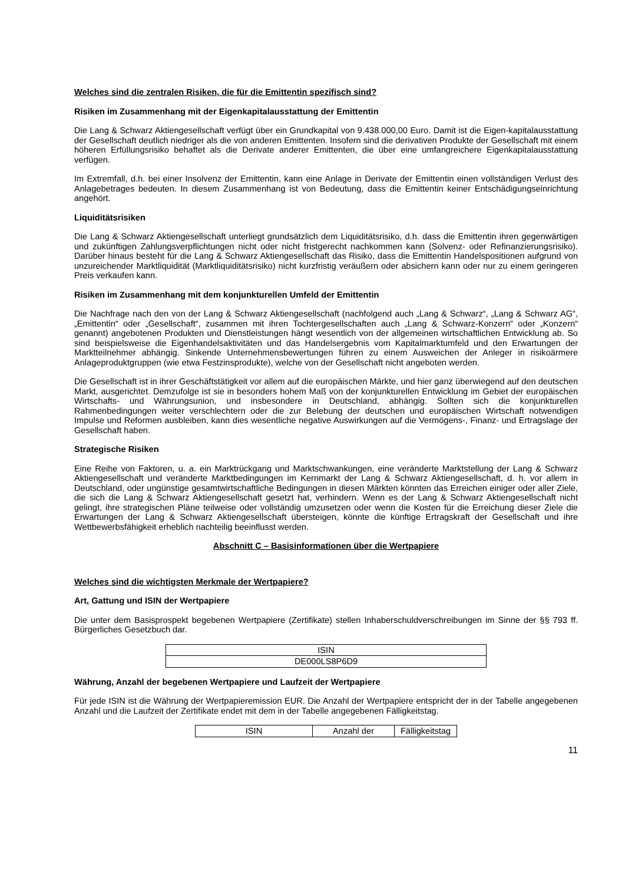Welches sind die zentralen Risiken, die für die Emittentin spezifisch sind?
Risiken im Zusammenhang mit der Eigenkapitalausstattung der Emittentin
Die Lang & Schwarz Aktiengesellschaft verfügt über ein Grundkapital von 9.438.000,00 Euro. Damit ist die Eigen-kapitalausstattung der Gesellschaft deutlich niedriger als die von anderen Emittenten. Insofern sind die derivativen Produkte der Gesellschaft mit einem höheren Erfüllungsrisiko behaftet als die Derivate anderer Emittenten, die über eine umfangreichere Eigenkapitalausstattung verfügen.
Im Extremfall, d.h. bei einer Insolvenz der Emittentin, kann eine Anlage in Derivate der Emittentin einen vollständigen Verlust des Anlagebetrages bedeuten. In diesem Zusammenhang ist von Bedeutung, dass die Emittentin keiner Entschädigungseinrichtung angehört.
Liquiditätsrisiken
Die Lang & Schwarz Aktiengesellschaft unterliegt grundsätzlich dem Liquiditätsrisiko, d.h. dass die Emittentin ihren gegenwärtigen und zukünftigen Zahlungsverpflichtungen nicht oder nicht fristgerecht nachkommen kann (Solvenz- oder Refinanzierungsrisiko). Darüber hinaus besteht für die Lang & Schwarz Aktiengesellschaft das Risiko, dass die Emittentin Handelspositionen aufgrund von unzureichender Marktliquidität (Marktliquiditätsrisiko) nicht kurzfristig veräußern oder absichern kann oder nur zu einem geringeren Preis verkaufen kann.
Risiken im Zusammenhang mit dem konjunkturellen Umfeld der Emittentin
Die Nachfrage nach den von der Lang & Schwarz Aktiengesellschaft (nachfolgend auch „Lang & Schwarz“, „Lang & Schwarz AG“, „Emittentin“ oder „Gesellschaft“, zusammen mit ihren Tochtergesellschaften auch „Lang & Schwarz-Konzern“ oder „Konzern“ genannt) angebotenen Produkten und Dienstleistungen hängt wesentlich von der allgemeinen wirtschaftlichen Entwicklung ab. So sind beispielsweise die Eigenhandelsaktivitäten und das Handelsergebnis vom Kapitalmarktumfeld und den Erwartungen der Marktteilnehmer abhängig. Sinkende Unternehmensbewertungen führen zu einem Ausweichen der Anleger in risikoärmere Anlageproduktgruppen (wie etwa Festzinsprodukte), welche von der Gesellschaft nicht angeboten werden.
Die Gesellschaft ist in ihrer Geschäftstätigkeit vor allem auf die europäischen Märkte, und hier ganz überwiegend auf den deutschen Markt, ausgerichtet. Demzufolge ist sie in besonders hohem Maß von der konjunkturellen Entwicklung im Gebiet der europäischen Wirtschafts- und Währungsunion, und insbesondere in Deutschland, abhängig. Sollten sich die konjunkturellen Rahmenbedingungen weiter verschlechtern oder die zur Belebung der deutschen und europäischen Wirtschaft notwendigen Impulse und Reformen ausbleiben, kann dies wesentliche negative Auswirkungen auf die Vermögens-, Finanz- und Ertragslage der Gesellschaft haben.
Strategische Risiken
Eine Reihe von Faktoren, u. a. ein Marktrückgang und Marktschwankungen, eine veränderte Marktstellung der Lang & Schwarz Aktiengesellschaft und veränderte Marktbedingungen im Kernmarkt der Lang & Schwarz Aktiengesellschaft, d. h. vor allem in Deutschland, oder ungünstige gesamtwirtschaftliche Bedingungen in diesen Märkten könnten das Erreichen einiger oder aller Ziele, die sich die Lang & Schwarz Aktiengesellschaft gesetzt hat, verhindern. Wenn es der Lang & Schwarz Aktiengesellschaft nicht gelingt, ihre strategischen Pläne teilweise oder vollständig umzusetzen oder wenn die Kosten für die Erreichung dieser Ziele die Erwartungen der Lang & Schwarz Aktiengesellschaft übersteigen, könnte die künftige Ertragskraft der Gesellschaft und ihre Wettbewerbsfähigkeit erheblich nachteilig beeinflusst werden.
Abschnitt C – Basisinformationen über die Wertpapiere
Welches sind die wichtigsten Merkmale der Wertpapiere?
Art, Gattung und ISIN der Wertpapiere
Die unter dem Basisprospekt begebenen Wertpapiere (Zertifikate) stellen Inhaberschuldverschreibungen im Sinne der §§ 793 ff. Bürgerliches Gesetzbuch dar.
| ISIN |
| DE000LS8P6D9 |
Währung, Anzahl der begebenen Wertpapiere und Laufzeit der Wertpapiere
Für jede ISIN ist die Währung der Wertpapieremission EUR. Die Anzahl der Wertpapiere entspricht der in der Tabelle angegebenen Anzahl und die Laufzeit der Zertifikate endet mit dem in der Tabelle angegebenen Fälligkeitstag.
| ISIN | Anzahl der | Fälligkeitstag |
11